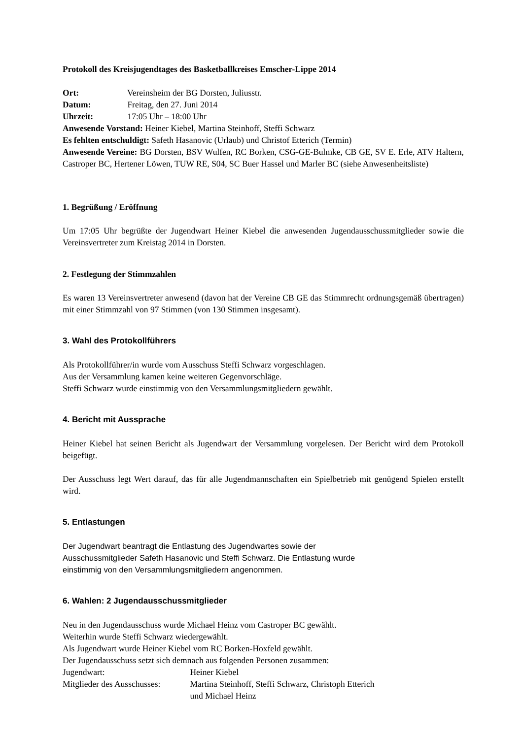Protokoll des Kreisjugendtages des Basketballkreises Emscher-Lippe 2014
Ort: Vereinsheim der BG Dorsten, Juliusstr.
Datum: Freitag, den 27. Juni 2014
Uhrzeit: 17:05 Uhr – 18:00 Uhr
Anwesende Vorstand: Heiner Kiebel, Martina Steinhoff, Steffi Schwarz
Es fehlten entschuldigt: Safeth Hasanovic (Urlaub) und Christof Etterich (Termin)
Anwesende Vereine: BG Dorsten, BSV Wulfen, RC Borken, CSG-GE-Bulmke, CB GE, SV E. Erle, ATV Haltern, Castroper BC, Hertener Löwen, TUW RE, S04, SC Buer Hassel und Marler BC (siehe Anwesenheitsliste)
1. Begrüßung / Eröffnung
Um 17:05 Uhr begrüßte der Jugendwart Heiner Kiebel die anwesenden Jugendausschussmitglieder sowie die Vereinsvertreter zum Kreistag 2014 in Dorsten.
2. Festlegung der Stimmzahlen
Es waren 13 Vereinsvertreter anwesend (davon hat der Vereine CB GE das Stimmrecht ordnungsgemäß übertragen) mit einer Stimmzahl von 97 Stimmen (von 130 Stimmen insgesamt).
3. Wahl des Protokollführers
Als Protokollführer/in wurde vom Ausschuss Steffi Schwarz vorgeschlagen.
Aus der Versammlung kamen keine weiteren Gegenvorschläge.
Steffi Schwarz wurde einstimmig von den Versammlungsmitgliedern gewählt.
4. Bericht mit Aussprache
Heiner Kiebel hat seinen Bericht als Jugendwart der Versammlung vorgelesen. Der Bericht wird dem Protokoll beigefügt.
Der Ausschuss legt Wert darauf, das für alle Jugendmannschaften ein Spielbetrieb mit genügend Spielen erstellt wird.
5. Entlastungen
Der Jugendwart beantragt die Entlastung des Jugendwartes sowie der
Ausschussmitglieder Safeth Hasanovic und Steffi Schwarz. Die Entlastung wurde
einstimmig von den Versammlungsmitgliedern angenommen.
6. Wahlen: 2 Jugendausschussmitglieder
Neu in den Jugendausschuss wurde Michael Heinz vom Castroper BC gewählt.
Weiterhin wurde Steffi Schwarz wiedergewählt.
Als Jugendwart wurde Heiner Kiebel vom RC Borken-Hoxfeld gewählt.
Der Jugendausschuss setzt sich demnach aus folgenden Personen zusammen:
Jugendwart: Heiner Kiebel
Mitglieder des Ausschusses: Martina Steinhoff, Steffi Schwarz, Christoph Etterich
und Michael Heinz